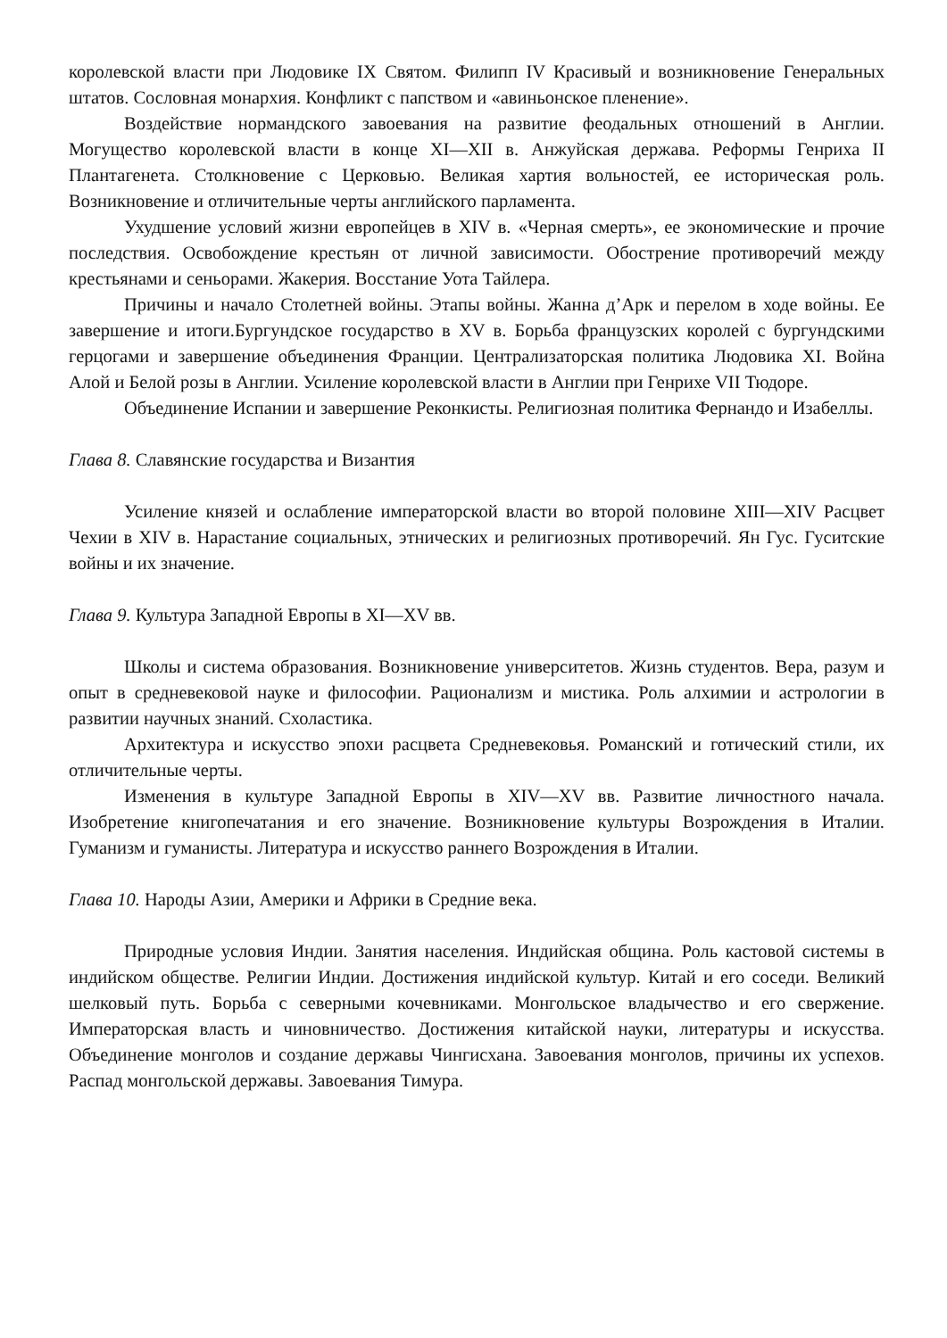королевской власти при Людовике IX Святом. Филипп IV Красивый и возникновение Генеральных штатов. Сословная монархия. Конфликт с папством и «авиньонское пленение».
Воздействие нормандского завоевания на развитие феодальных отношений в Англии. Могущество королевской власти в конце XI—XII в. Анжуйская держава. Реформы Генриха II Плантагенета. Столкновение с Церковью. Великая хартия вольностей, ее историческая роль. Возникновение и отличительные черты английского парламента.
Ухудшение условий жизни европейцев в XIV в. «Черная смерть», ее экономические и прочие последствия. Освобождение крестьян от личной зависимости. Обострение противоречий между крестьянами и сеньорами. Жакерия. Восстание Уота Тайлера.
Причины и начало Столетней войны. Этапы войны. Жанна д’Арк и перелом в ходе войны. Ее завершение и итоги.Бургундское государство в XV в. Борьба французских королей с бургундскими герцогами и завершение объединения Франции. Централизаторская политика Людовика XI. Война Алой и Белой розы в Англии. Усиление королевской власти в Англии при Генрихе VII Тюдоре.
Объединение Испании и завершение Реконкисты. Религиозная политика Фернандо и Изабеллы.
Глава 8. Славянские государства и Византия
Усиление князей и ослабление императорской власти во второй половине XIII—XIV Расцвет Чехии в XIV в. Нарастание социальных, этнических и религиозных противоречий. Ян Гус. Гуситские войны и их значение.
Глава 9. Культура Западной Европы в XI—XV вв.
Школы и система образования. Возникновение университетов. Жизнь студентов. Вера, разум и опыт в средневековой науке и философии. Рационализм и мистика. Роль алхимии и астрологии в развитии научных знаний. Схоластика.
Архитектура и искусство эпохи расцвета Средневековья. Романский и готический стили, их отличительные черты.
Изменения в культуре Западной Европы в XIV—XV вв. Развитие личностного начала. Изобретение книгопечатания и его значение. Возникновение культуры Возрождения в Италии. Гуманизм и гуманисты. Литература и искусство раннего Возрождения в Италии.
Глава 10. Народы Азии, Америки и Африки в Средние века.
Природные условия Индии. Занятия населения. Индийская община. Роль кастовой системы в индийском обществе. Религии Индии. Достижения индийской культур. Китай и его соседи. Великий шелковый путь. Борьба с северными кочевниками. Монгольское владычество и его свержение. Императорская власть и чиновничество. Достижения китайской науки, литературы и искусства. Объединение монголов и создание державы Чингисхана. Завоевания монголов, причины их успехов. Распад монгольской державы. Завоевания Тимура.